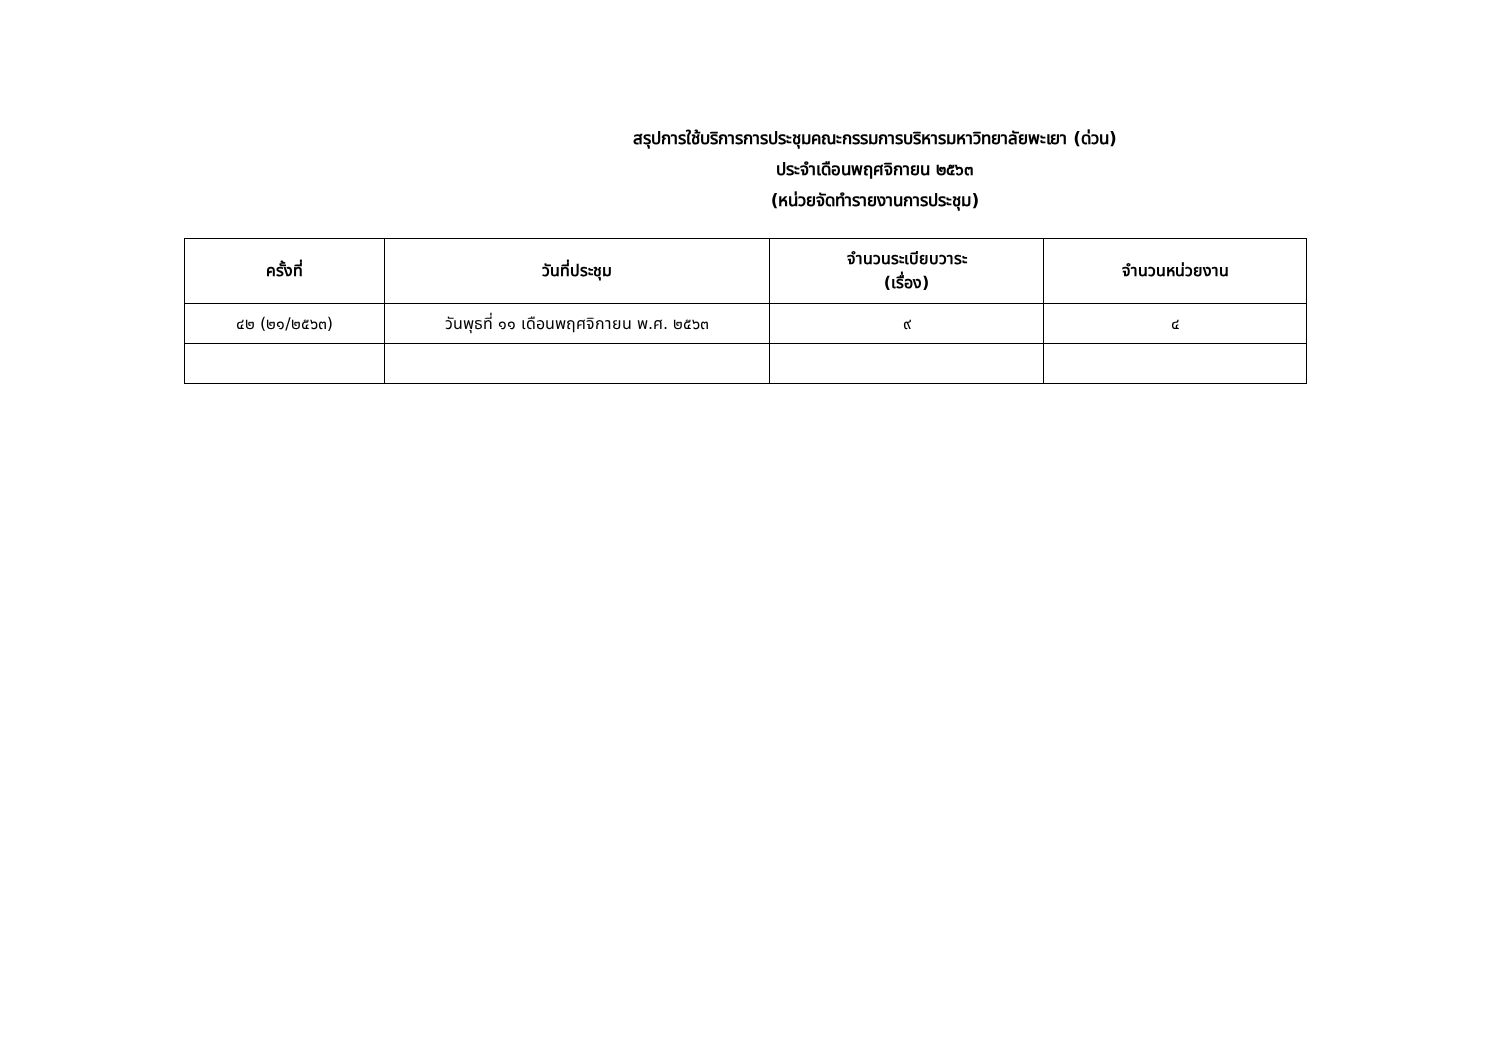สรุปการใช้บริการการประชุมคณะกรรมการบริหารมหาวิทยาลัยพะเยา (ด่วน)
ประจำเดือนพฤศจิกายน ๒๕๖๓
(หน่วยจัดทำรายงานการประชุม)
| ครั้งที่ | วันที่ประชุม | จำนวนระเบียบวาระ (เรื่อง) | จำนวนหน่วยงาน |
| --- | --- | --- | --- |
| ๔๒ (๒๑/๒๕๖๓) | วันพุธที่ ๑๑ เดือนพฤศจิกายน พ.ศ. ๒๕๖๓ | ๙ | ๔ |